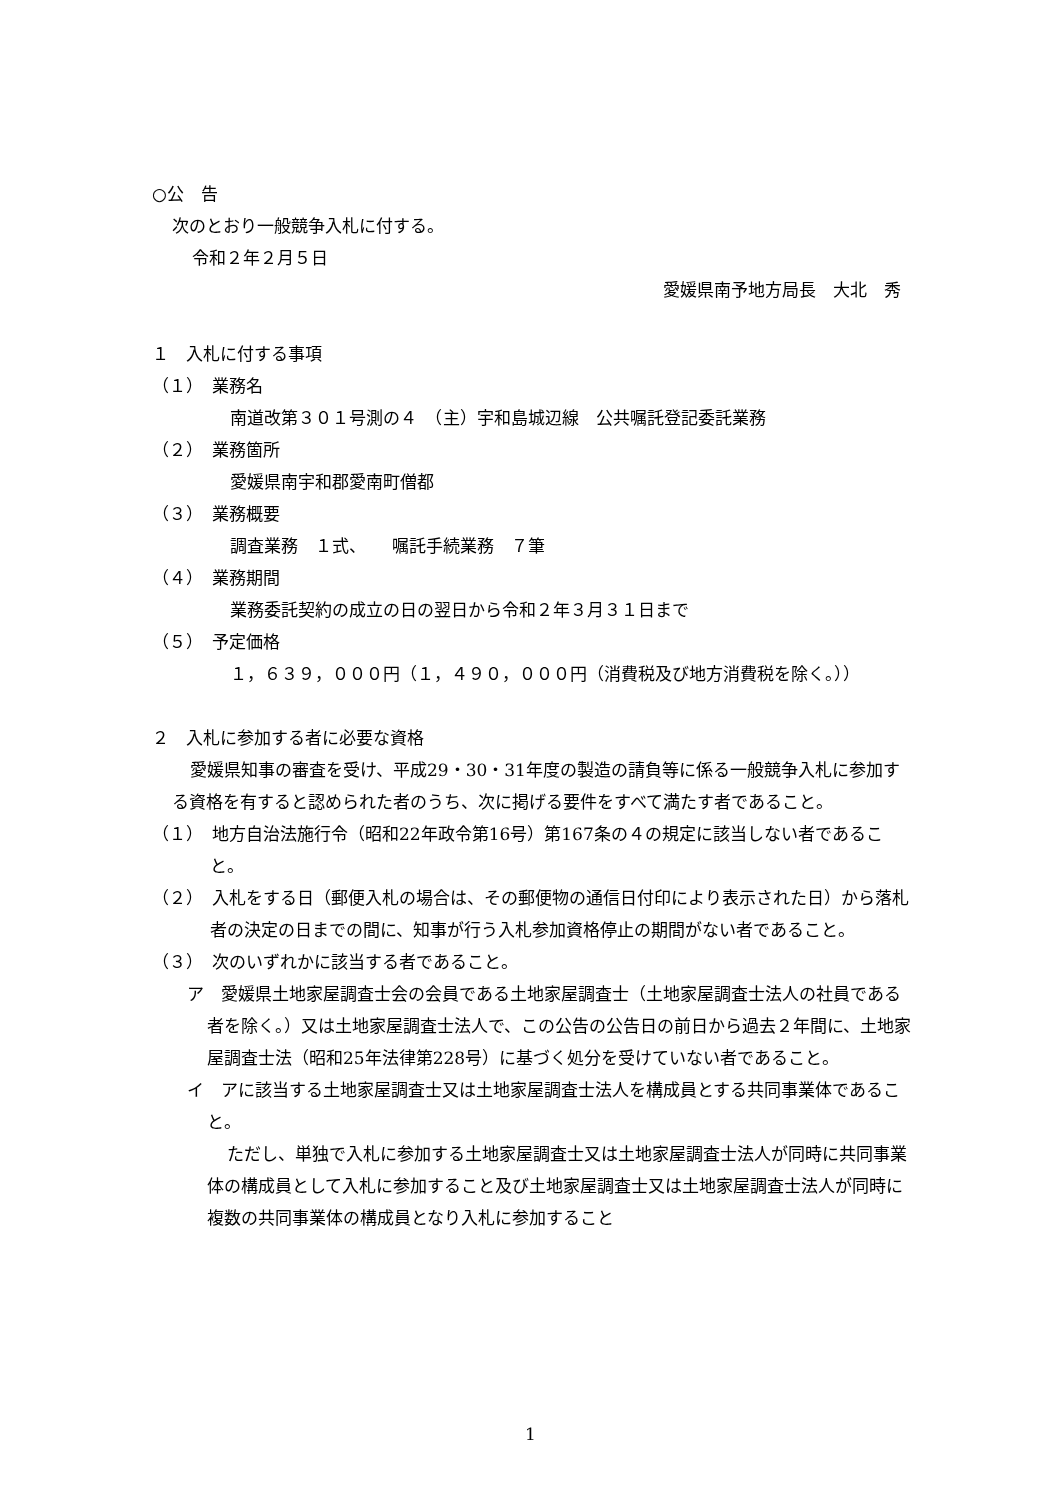○公　告
次のとおり一般競争入札に付する。
令和２年２月５日
愛媛県南予地方局長　大北　秀
１　入札に付する事項
（１）　業務名
南道改第３０１号測の４　（主）宇和島城辺線　公共嘱託登記委託業務
（２）　業務箇所
愛媛県南宇和郡愛南町僧都
（３）　業務概要
調査業務　１式、　　嘱託手続業務　７筆
（４）　業務期間
業務委託契約の成立の日の翌日から令和２年３月３１日まで
（５）　予定価格
１，６３９，０００円（１，４９０，０００円（消費税及び地方消費税を除く。））
２　入札に参加する者に必要な資格
愛媛県知事の審査を受け、平成29・30・31年度の製造の請負等に係る一般競争入札に参加する資格を有すると認められた者のうち、次に掲げる要件をすべて満たす者であること。
（１）　地方自治法施行令（昭和22年政令第16号）第167条の４の規定に該当しない者であること。
（２）　入札をする日（郵便入札の場合は、その郵便物の通信日付印により表示された日）から落札者の決定の日までの間に、知事が行う入札参加資格停止の期間がない者であること。
（３）　次のいずれかに該当する者であること。
ア　愛媛県土地家屋調査士会の会員である土地家屋調査士（土地家屋調査士法人の社員である者を除く。）又は土地家屋調査士法人で、この公告の公告日の前日から過去２年間に、土地家屋調査士法（昭和25年法律第228号）に基づく処分を受けていない者であること。
イ　アに該当する土地家屋調査士又は土地家屋調査士法人を構成員とする共同事業体であること。
ただし、単独で入札に参加する土地家屋調査士又は土地家屋調査士法人が同時に共同事業体の構成員として入札に参加すること及び土地家屋調査士又は土地家屋調査士法人が同時に複数の共同事業体の構成員となり入札に参加すること
1